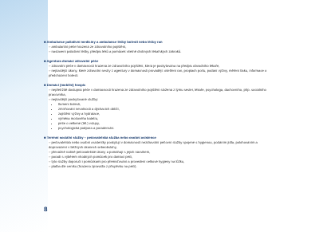■ Ambulance paliativní medicíny a ambulance léčby bolesti nebo léčby ran
– ambulantní péče hrazená ze zdravotního pojištění,
– nastavení paliativní léčby, předpis léků a pomůcek včetně drobných lékařských zákroků.
■ Agentura domácí zdravotní péče
– zdravotní péče v domácnosti hrazená ze zdravotního pojištění, která je poskytována na předpis obvodního lékaře,
– nejčastější úkony, které zdravotní sestry z agentury v domácnosti provádějí: ošetření ran, proplach portu, podání výživy, měření tlaku, informace o předcházení bolesti.
■ Domácí (mobilní) hospic
– nepřetržitě dostupná péče v domácnosti hrazená ze zdravotního pojištění složená z týmu sester, lékaře, psychologa, duchovního, příp. sociálního pracovníka,
– nejčastější poskytované služby:
tlumení bolesti,
zmírňování nevolnosti a dýchacích obtíží,
zajištění výživy a hydratace,
výměna močového katetru,
péče o velkené (těl.) vstupy,
psychologická podpora a poradenství.
■ Terénní sociální služby – pečovatelská služba nebo osobní asistence
– pečovatelská nebo osobní asistentky poskytují v domácnosti nezdravotní péčovní služby spojené s hygienou, podáním jídla, polohováním a doprovázení v běžných úkonech sebeobsluhy,
– převážně rodině pečovatelské úkony a pomáhají s jejich nácvikem,
– poradí s výběrem vhodných pomůcek pro domácí péči,
– tyto služby doporučí i pomůckami pro přemisťování a provedení celkové hygieny na lůžku,
– platba dle ceníku (hrazeno zpravidla z příspěvku na péči).
8